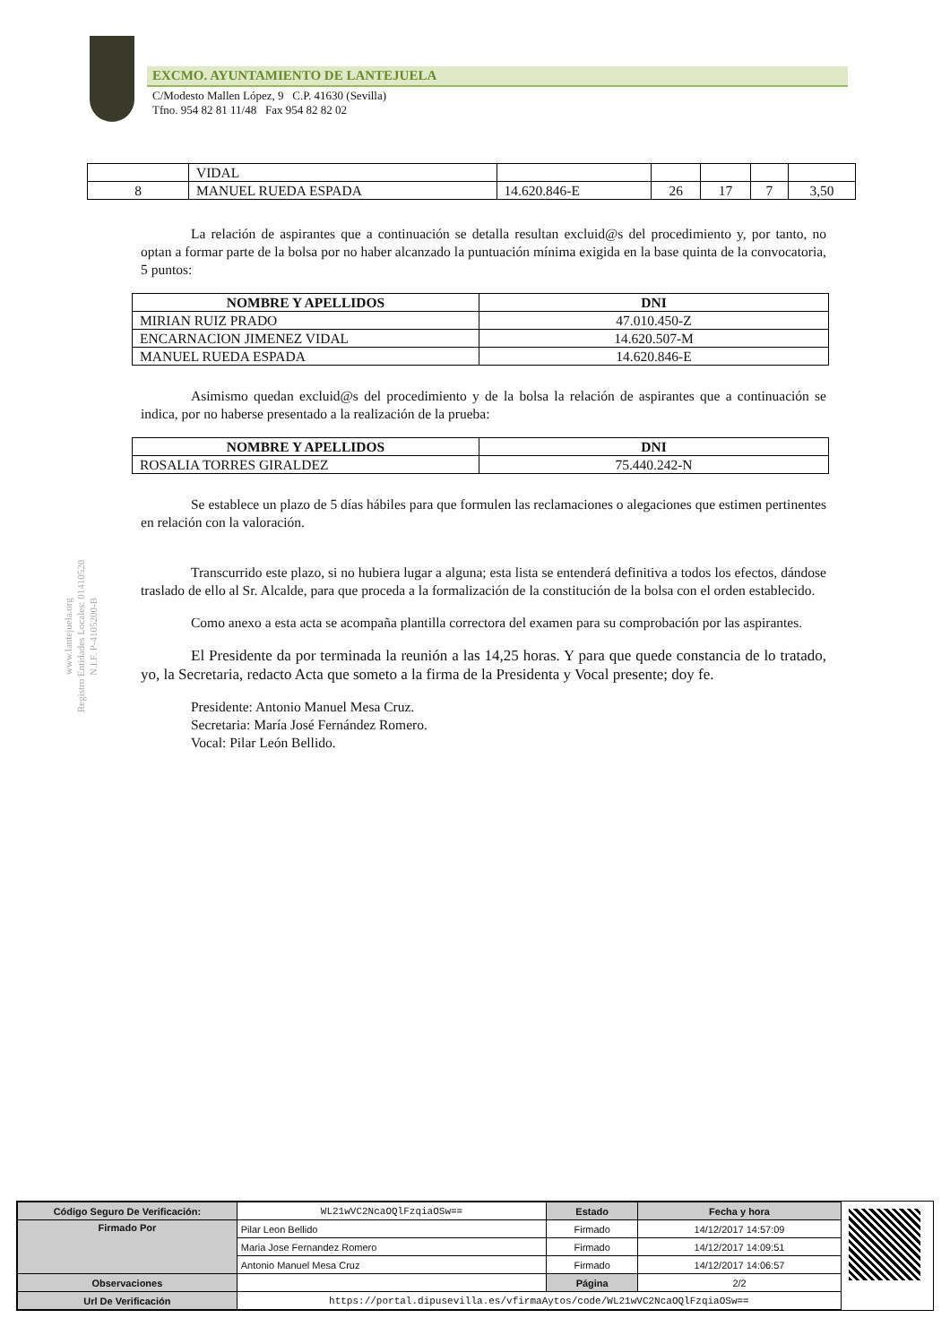EXCMO. AYUNTAMIENTO DE LANTEJUELA
C/Modesto Mallen López, 9 C.P. 41630 (Sevilla)
Tfno. 954 82 81 11/48 Fax 954 82 82 02
www.lantejuela.org
Registro Entidades Locales: 01410520
N.I.F. P-4105200-B
| | VIDAL | | | | | |
| 8 | MANUEL RUEDA ESPADA | 14.620.846-E | 26 | 17 | 7 | 3,50 |
La relación de aspirantes que a continuación se detalla resultan excluid@s del procedimiento y, por tanto, no optan a formar parte de la bolsa por no haber alcanzado la puntuación mínima exigida en la base quinta de la convocatoria, 5 puntos:
| NOMBRE Y APELLIDOS | DNI |
| --- | --- |
| MIRIAN RUIZ PRADO | 47.010.450-Z |
| ENCARNACION JIMENEZ VIDAL | 14.620.507-M |
| MANUEL RUEDA ESPADA | 14.620.846-E |
Asimismo quedan excluid@s del procedimiento y de la bolsa la relación de aspirantes que a continuación se indica, por no haberse presentado a la realización de la prueba:
| NOMBRE Y APELLIDOS | DNI |
| --- | --- |
| ROSALIA TORRES GIRALDEZ | 75.440.242-N |
Se establece un plazo de 5 días hábiles para que formulen las reclamaciones o alegaciones que estimen pertinentes en relación con la valoración.
Transcurrido este plazo, si no hubiera lugar a alguna; esta lista se entenderá definitiva a todos los efectos, dándose traslado de ello al Sr. Alcalde, para que proceda a la formalización de la constitución de la bolsa con el orden establecido.
Como anexo a esta acta se acompaña plantilla correctora del examen para su comprobación por las aspirantes.
El Presidente da por terminada la reunión a las 14,25 horas. Y para que quede constancia de lo tratado, yo, la Secretaria, redacto Acta que someto a la firma de la Presidenta y Vocal presente; doy fe.
Presidente: Antonio Manuel Mesa Cruz.
Secretaria: María José Fernández Romero.
Vocal: Pilar León Bellido.
| Código Seguro De Verificación: | WL21wVC2NcaOQlFzqiaOSw== | Estado | Fecha y hora |
| Firmado Por | Pilar Leon Bellido | Firmado | 14/12/2017 14:57:09 |
| | Maria Jose Fernandez Romero | Firmado | 14/12/2017 14:09:51 |
| | Antonio Manuel Mesa Cruz | Firmado | 14/12/2017 14:06:57 |
| Observaciones | | Página | 2/2 |
| Url De Verificación | https://portal.dipusevilla.es/vfirmaAytos/code/WL21wVC2NcaOQlFzqiaOSw== | | |